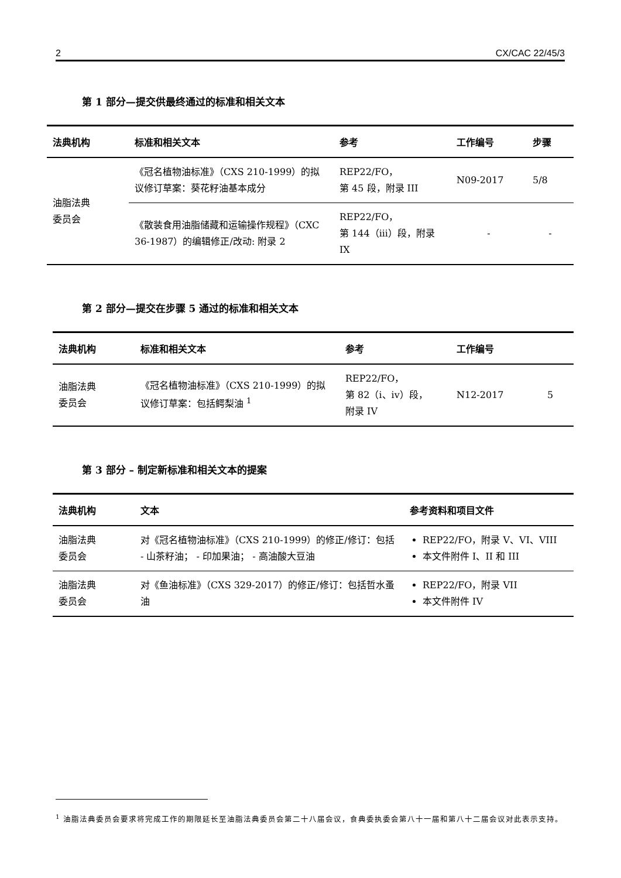2 CX/CAC 22/45/3
第 1 部分—提交供最终通过的标准和相关文本
| 法典机构 | 标准和相关文本 | 参考 | 工作编号 | 步骤 |
| --- | --- | --- | --- | --- |
| 油脂法典 委员会 | 《冠名植物油标准》（CXS 210-1999）的拟议修订草案：葵花籽油基本成分 | REP22/FO， 第 45 段，附录 III | N09-2017 | 5/8 |
| | 《散装食用油脂储藏和运输操作规程》（CXC 36-1987）的编辑修正/改动: 附录 2 | REP22/FO， 第 144（iii）段，附录 IX | - | - |
第 2 部分—提交在步骤 5 通过的标准和相关文本
| 法典机构 | 标准和相关文本 | 参考 | 工作编号 | |
| --- | --- | --- | --- | --- |
| 油脂法典 委员会 | 《冠名植物油标准》（CXS 210-1999）的拟议修订草案：包括鳄梨油 <sup>1</sup> | REP22/FO， 第 82（i、iv）段， 附录 IV | N12-2017 | 5 |
第 3 部分 – 制定新标准和相关文本的提案
| 法典机构 | 文本 | 参考资料和项目文件 |
| --- | --- | --- |
| 油脂法典 委员会 | 对《冠名植物油标准》（CXS 210-1999）的修正/修订：包括 - 山茶籽油； - 印加果油； - 高油酸大豆油 | REP22/FO，附录 V、VI、VIII 本文件附件 I、II 和 III |
| 油脂法典 委员会 | 对《鱼油标准》（CXS 329-2017）的修正/修订：包括哲水蚤油 | REP22/FO，附录 VII 本文件附件 IV |
<sup>1</sup> 油脂法典委员会要求将完成工作的期限延长至油脂法典委员会第二十八届会议，食典委执委会第八十一届和第八十二届会议对此表示支持。